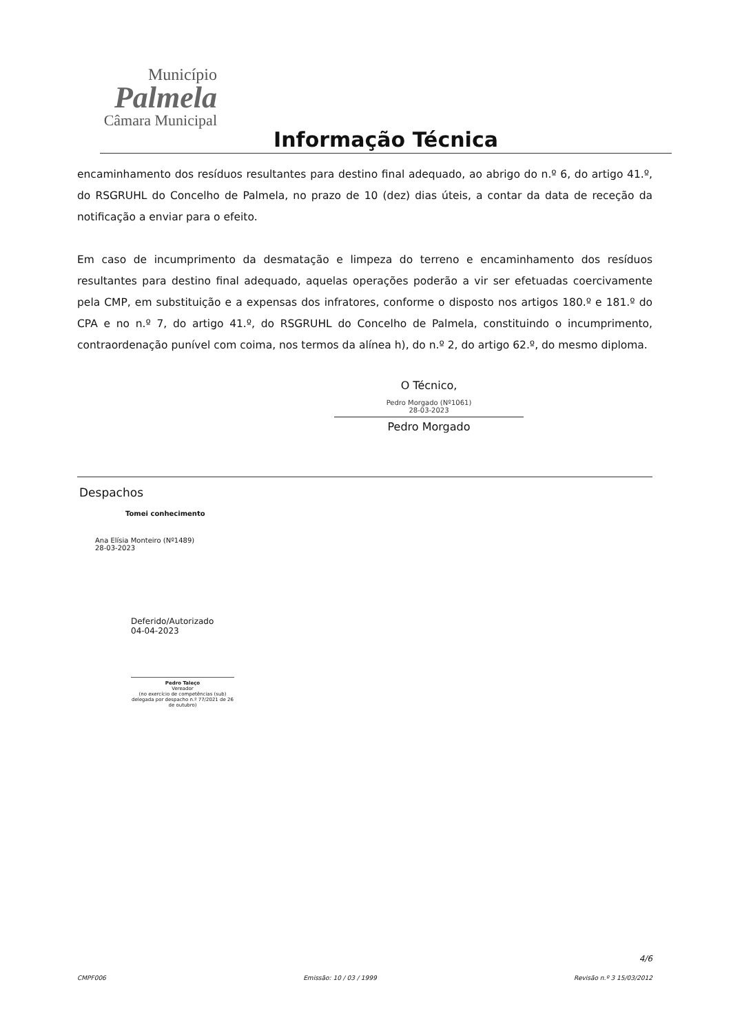Município
Palmela
Câmara Municipal
Informação Técnica
encaminhamento dos resíduos resultantes para destino final adequado, ao abrigo do n.º 6, do artigo 41.º, do RSGRUHL do Concelho de Palmela, no prazo de 10 (dez) dias úteis, a contar da data de receção da notificação a enviar para o efeito.
Em caso de incumprimento da desmatação e limpeza do terreno e encaminhamento dos resíduos resultantes para destino final adequado, aquelas operações poderão a vir ser efetuadas coercivamente pela CMP, em substituição e a expensas dos infratores, conforme o disposto nos artigos 180.º e 181.º do CPA e no n.º 7, do artigo 41.º, do RSGRUHL do Concelho de Palmela, constituindo o incumprimento, contraordenação punível com coima, nos termos da alínea h), do n.º 2, do artigo 62.º, do mesmo diploma.
O Técnico,
Pedro Morgado (Nº1061)
28-03-2023
Pedro Morgado
Despachos
Tomei conhecimento
Ana Elísia Monteiro (Nº1489)
28-03-2023
Deferido/Autorizado
04-04-2023
Pedro Taleço
Vereador
(no exercício de competências (sub) delegada por despacho n.º 77/2021 de 26 de outubro)
4/6
CMPF006 Emissão: 10 / 03 / 1999 Revisão n.º 3 15/03/2012